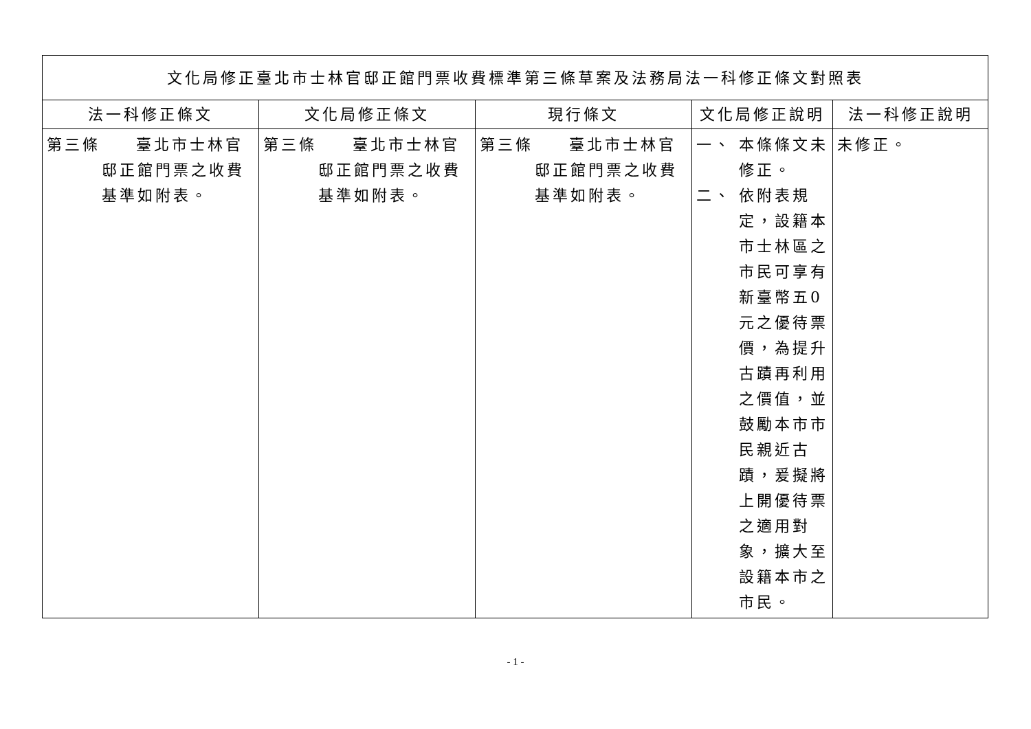| 文化局修正臺北市士林官邸正館門票收費標準第三條草案及法務局法一科修正條文對照表 | | | | |
| --- | --- | --- | --- | --- |
| 法一科修正條文 | 文化局修正條文 | 現行條文 | 文化局修正說明 | 法一科修正說明 |
| 第三條 臺北市士林官 邸正館門票之收費基準如附表。 | 第三條 臺北市士林官 邸正館門票之收費基準如附表。 | 第三條 臺北市士林官 邸正館門票之收費基準如附表。 | 一、 本條條文未修正。 二、 依附表規定，設籍本市士林區之市民可享有新臺幣五0元之優待票價，為提升古蹟再利用之價值，並鼓勵本市市民親近古蹟，爰擬將上開優待票之適用對象，擴大至設籍本市之市民。 | 未修正。 |
- 1 -